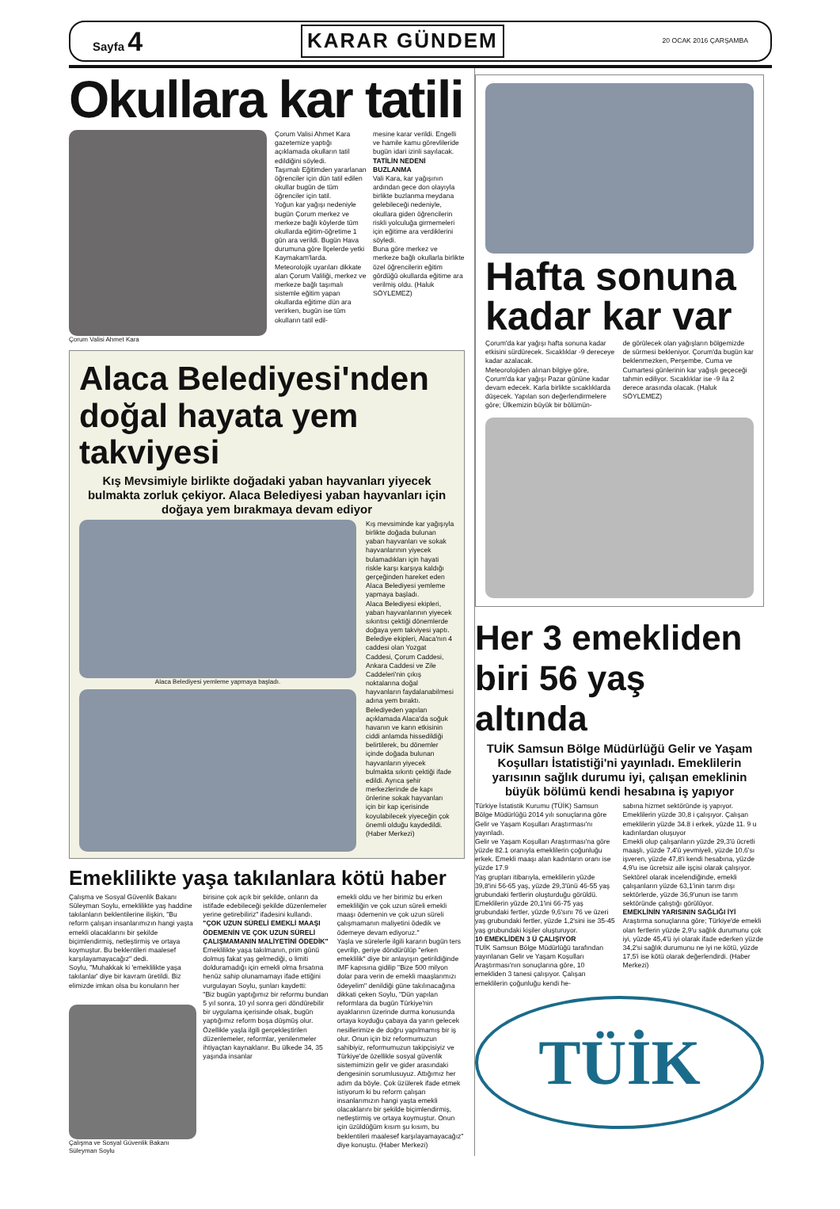Sayfa 4
KARAR GÜNDEM
20 OCAK 2016 ÇARŞAMBA
Okullara kar tatili
Çorum Valisi Ahmet Kara Çorum Valisi Ahmet Kara gazetemize yaptığı açıklamada okulların tatil edildiğini söyledi.
Taşımalı Eğitimden yararlanan öğrenciler için dün tatil edilen okullar bugün de tüm öğrenciler için tatil.
Yoğun kar yağışı nedeniyle bugün Çorum merkez ve merkeze bağlı köylerde tüm okullarda eğitim-öğretime 1 gün ara verildi. Bugün Hava durumuna göre İlçelerde yetki Kaymakam'larda.
Meteorolojik uyarıları dikkate alan Çorum Valiliği, merkez ve merkeze bağlı taşımalı sistemle eğitim yapan okullarda eğitime dün ara verirken, bugün ise tüm okulların tatil edil-
mesine karar verildi. Engelli ve hamile kamu görevlileride bugün idari izinli sayılacak.
TATİLİN NEDENİ BUZLANMA
Vali Kara, kar yağışının ardından gece don olayıyla birlikte buzlanma meydana gelebileceği nedeniyle, okullara giden öğrencilerin riskli yolculuğa girmemeleri için eğitime ara verdiklerini söyledi.
Buna göre merkez ve merkeze bağlı okullarla birlikte özel öğrencilerin eğitim gördüğü okullarda eğitime ara verilmiş oldu. (Haluk SÖYLEMEZ)
Alaca Belediyesi'nden doğal hayata yem takviyesi
Kış Mevsimiyle birlikte doğadaki yaban hayvanları yiyecek bulmakta zorluk çekiyor. Alaca Belediyesi yaban hayvanları için doğaya yem bırakmaya devam ediyor
Alaca Belediyesi yemleme yapmaya başladı. Kış mevsiminde kar yağışıyla birlikte doğada bulunan yaban hayvanları ve sokak hayvanlarının yiyecek bulamadıkları için hayati riskle karşı karşıya kaldığı gerçeğinden hareket eden Alaca Belediyesi yemleme yapmaya başladı.
Alaca Belediyesi ekipleri, yaban hayvanlarının yiyecek sıkıntısı çektiği dönemlerde doğaya yem takviyesi yaptı. Belediye ekipleri, Alaca'nın 4 caddesi olan Yozgat Caddesi, Çorum Caddesi, Ankara Caddesi ve Zile Caddeleri'nin çıkış noktalarına doğal hayvanların faydalanabilmesi adına yem bıraktı.
Belediyeden yapılan açıklamada Alaca'da soğuk havanın ve karın etkisinin ciddi anlamda hissedildiği belirtilerek, bu dönemler içinde doğada bulunan hayvanların yiyecek bulmakta sıkıntı çektiği ifade edildi. Ayrıca şehir merkezlerinde de kapı önlerine sokak hayvanları için bir kap içerisinde koyulabilecek yiyeceğin çok önemli olduğu kaydedildi. (Haber Merkezi)
Emeklilikte yaşa takılanlara kötü haber
Çalışma ve Sosyal Güvenlik Bakanı Süleyman Soylu, emeklilikte yaş haddine takılanların beklentilerine ilişkin, "Bu reform çalışan insanlarımızın hangi yaşta emekli olacaklarını bir şekilde biçimlendirmiş, netleştirmiş ve ortaya koymuştur. Bu beklentileri maalesef karşılayamayacağız" dedi.
Soylu, "Muhakkak ki 'emeklilikte yaşa takılanlar' diye bir kavram üretildi. Biz elimizde imkan olsa bu konuların her
Çalışma ve Sosyal Güvenlik Bakanı Süleyman Soylu
birisine çok açık bir şekilde, onların da istifade edebileceği şekilde düzenlemeler yerine getirebiliriz" ifadesini kullandı.
"ÇOK UZUN SÜRELİ EMEKLİ MAAŞI ÖDEMENİN VE ÇOK UZUN SÜRELİ ÇALIŞMAMANIN MALİYETİNİ ÖDEDİK"
Emeklilikte yaşa takılmanın, prim günü dolmuş fakat yaş gelmediği, o limiti dolduramadığı için emekli olma fırsatına henüz sahip olunamamayı ifade ettiğini vurgulayan Soylu, şunları kaydetti:
"Biz bugün yaptığımız bir reformu bundan 5 yıl sonra, 10 yıl sonra geri döndürebilir bir uygulama içerisinde olsak, bugün yaptığımız reform boşa düşmüş olur. Özellikle yaşla ilgili gerçekleştirilen düzenlemeler, reformlar, yenilenmeler ihtiyaçtan kaynaklanır. Bu ülkede 34, 35 yaşında insanlar
emekli oldu ve her birimiz bu erken emekliliğin ve çok uzun süreli emekli maaşı ödemenin ve çok uzun süreli çalışmamanın maliyetini ödedik ve ödemeye devam ediyoruz."
Yaşla ve sürelerle ilgili kararın bugün ters çevrilip, geriye döndürülüp "erken emeklilik" diye bir anlayışın getirildiğinde IMF kapısına gidilip "Bize 500 milyon dolar para verin de emekli maaşlarımızı ödeyelim" denildiği güne takılınacağına dikkati çeken Soylu, "Dün yapılan reformlara da bugün Türkiye'nin ayaklarının üzerinde durma konusunda ortaya koyduğu çabaya da yarın gelecek nesillerimize de doğru yapılmamış bir iş olur. Onun için biz reformumuzun sahibiyiz, reformumuzun takipçisiyiz ve Türkiye'de özellikle sosyal güvenlik sistemimizin gelir ve gider arasındaki dengesinin sorumlusuyuz. Attığımız her adım da böyle. Çok üzülerek ifade etmek istiyorum ki bu reform çalışan insanlarımızın hangi yaşta emekli olacaklarını bir şekilde biçimlendirmiş, netleştirmiş ve ortaya koymuştur. Onun için üzüldüğüm kısım şu kısım, bu beklentileri maalesef karşılayamayacağız" diye konuştu. (Haber Merkezi)
Hafta sonuna kadar kar var
Çorum'da kar yağışı hafta sonuna kadar etkisini sürdürecek. Sıcaklıklar -9 dereceye kadar azalacak.
Meteorolojiden alınan bilgiye göre, Çorum'da kar yağışı Pazar gününe kadar devam edecek. Karla birlikte sıcaklıklarda düşecek. Yapılan son değerlendirmelere göre; Ülkemizin büyük bir bölümün-
de görülecek olan yağışların bölgemizde de sürmesi bekleniyor. Çorum'da bugün kar beklenmezken, Perşembe, Cuma ve Cumartesi günlerinin kar yağışlı geçeceği tahmin ediliyor. Sıcaklıklar ise -9 ila 2 derece arasında olacak. (Haluk SÖYLEMEZ)
Her 3 emekliden biri 56 yaş altında
TUİK Samsun Bölge Müdürlüğü Gelir ve Yaşam Koşulları İstatistiği'ni yayınladı. Emeklilerin yarısının sağlık durumu iyi, çalışan emeklinin büyük bölümü kendi hesabına iş yapıyor
Türkiye İstatistik Kurumu (TÜİK) Samsun Bölge Müdürlüğü 2014 yılı sonuçlarına göre Gelir ve Yaşam Koşulları Araştırması'nı yayınladı.
Gelir ve Yaşam Koşulları Araştırması'na göre yüzde 82.1 oranıyla emeklilerin çoğunluğu erkek. Emekli maaşı alan kadınların oranı ise yüzde 17.9
Yaş grupları itibarıyla, emeklilerin yüzde 39,8'ini 56-65 yaş, yüzde 29,3'ünü 46-55 yaş grubundaki fertlerin oluşturduğu görüldü. Emeklilerin yüzde 20,1'ini 66-75 yaş grubundaki fertler, yüzde 9,6'sını 76 ve üzeri yaş grubundaki fertler, yüzde 1,2'sini ise 35-45 yaş grubundaki kişiler oluşturuyor.
10 EMEKLİDEN 3 Ü ÇALIŞIYOR
TUİK Samsun Bölge Müdürlüğü tarafından yayınlanan Gelir ve Yaşam Koşulları Araştırması'nın sonuçlarına göre, 10 emekliden 3 tanesi çalışıyor. Çalışan emeklilerin çoğunluğu kendi he-
sabına hizmet sektöründe iş yapıyor. Emeklilerin yüzde 30,8 i çalışıyor. Çalışan emeklilerin yüzde 34.8 i erkek, yüzde 11. 9 u kadınlardan oluşuyor
Emekli olup çalışanların yüzde 29,3'ü ücretli maaşlı, yüzde 7,4'ü yevmiyeli, yüzde 10,6'sı işveren, yüzde 47,8'i kendi hesabına, yüzde 4,9'u ise ücretsiz aile işçisi olarak çalışıyor. Sektörel olarak incelendiğinde, emekli çalışanların yüzde 63,1'inin tarım dışı sektörlerde, yüzde 36,9'unun ise tarım sektöründe çalıştığı görülüyor.
EMEKLİNİN YARISININ SAĞLIĞI İYİ
Araştırma sonuçlarına göre; Türkiye'de emekli olan fertlerin yüzde 2,9'u sağlık durumunu çok iyi, yüzde 45,4'ü iyi olarak ifade ederken yüzde 34,2'si sağlık durumunu ne iyi ne kötü, yüzde 17,5'i ise kötü olarak değerlendirdi. (Haber Merkezi)
TÜİK